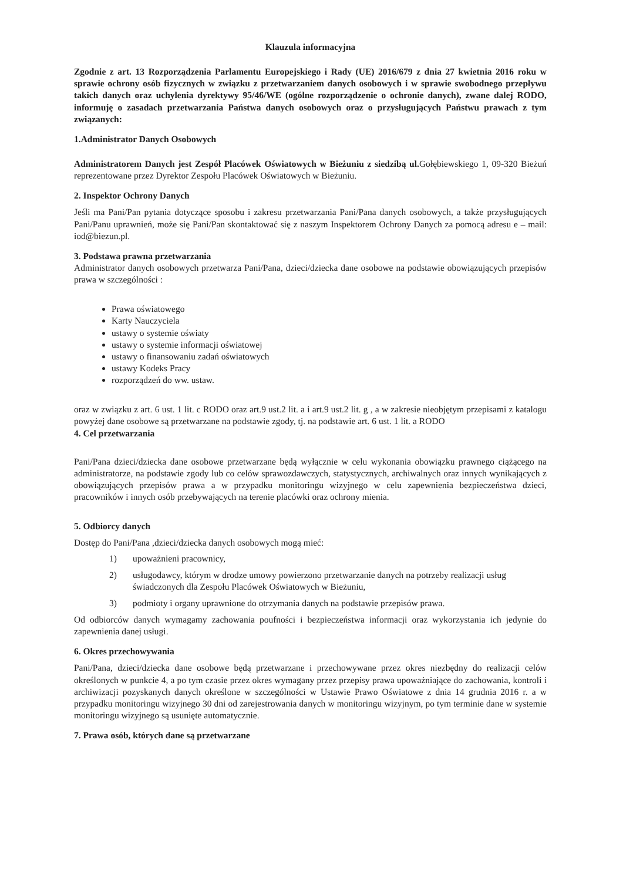Klauzula informacyjna
Zgodnie z art. 13 Rozporządzenia Parlamentu Europejskiego i Rady (UE) 2016/679 z dnia 27 kwietnia 2016 roku w sprawie ochrony osób fizycznych w związku z przetwarzaniem danych osobowych i w sprawie swobodnego przepływu takich danych oraz uchylenia dyrektywy 95/46/WE (ogólne rozporządzenie o ochronie danych), zwane dalej RODO, informuję o zasadach przetwarzania Państwa danych osobowych oraz o przysługujących Państwu prawach z tym związanych:
1.Administrator Danych Osobowych
Administratorem Danych jest Zespół Placówek Oświatowych w Bieżuniu z siedzibą ul. Gołębiewskiego 1, 09-320 Bieżuń reprezentowane przez Dyrektor Zespołu Placówek Oświatowych w Bieżuniu.
2. Inspektor Ochrony Danych
Jeśli ma Pani/Pan pytania dotyczące sposobu i zakresu przetwarzania Pani/Pana danych osobowych, a także przysługujących Pani/Panu uprawnień, może się Pani/Pan skontaktować się z naszym Inspektorem Ochrony Danych za pomocą adresu e – mail: iod@biezun.pl.
3. Podstawa prawna przetwarzania
Administrator danych osobowych przetwarza Pani/Pana, dzieci/dziecka dane osobowe na podstawie obowiązujących przepisów prawa w szczególności :
Prawa oświatowego
Karty Nauczyciela
ustawy o systemie oświaty
ustawy o systemie informacji oświatowej
ustawy o finansowaniu zadań oświatowych
ustawy Kodeks Pracy
rozporządzeń do ww. ustaw.
oraz w związku z art. 6 ust. 1 lit. c RODO oraz art.9 ust.2 lit. a i art.9 ust.2 lit. g , a w zakresie nieobjętym przepisami z katalogu powyżej dane osobowe są przetwarzane na podstawie zgody, tj. na podstawie art. 6 ust. 1 lit. a RODO
4. Cel przetwarzania
Pani/Pana dzieci/dziecka dane osobowe przetwarzane będą wyłącznie w celu wykonania obowiązku prawnego ciążącego na administratorze, na podstawie zgody lub co celów sprawozdawczych, statystycznych, archiwalnych oraz innych wynikających z obowiązujących przepisów prawa a w przypadku monitoringu wizyjnego w celu zapewnienia bezpieczeństwa dzieci, pracowników i innych osób przebywających na terenie placówki oraz ochrony mienia.
5. Odbiorcy danych
Dostęp do Pani/Pana ,dzieci/dziecka danych osobowych mogą mieć:
1) upoważnieni pracownicy,
2) usługodawcy, którym w drodze umowy powierzono przetwarzanie danych na potrzeby realizacji usług świadczonych dla Zespołu Placówek Oświatowych w Bieżuniu,
3) podmioty i organy uprawnione do otrzymania danych na podstawie przepisów prawa.
Od odbiorców danych wymagamy zachowania poufności i bezpieczeństwa informacji oraz wykorzystania ich jedynie do zapewnienia danej usługi.
6. Okres przechowywania
Pani/Pana, dzieci/dziecka dane osobowe będą przetwarzane i przechowywane przez okres niezbędny do realizacji celów określonych w punkcie 4, a po tym czasie przez okres wymagany przez przepisy prawa upoważniające do zachowania, kontroli i archiwizacji pozyskanych danych określone w szczególności w Ustawie Prawo Oświatowe z dnia 14 grudnia 2016 r. a w przypadku monitoringu wizyjnego 30 dni od zarejestrowania danych w monitoringu wizyjnym, po tym terminie dane w systemie monitoringu wizyjnego są usunięte automatycznie.
7. Prawa osób, których dane są przetwarzane